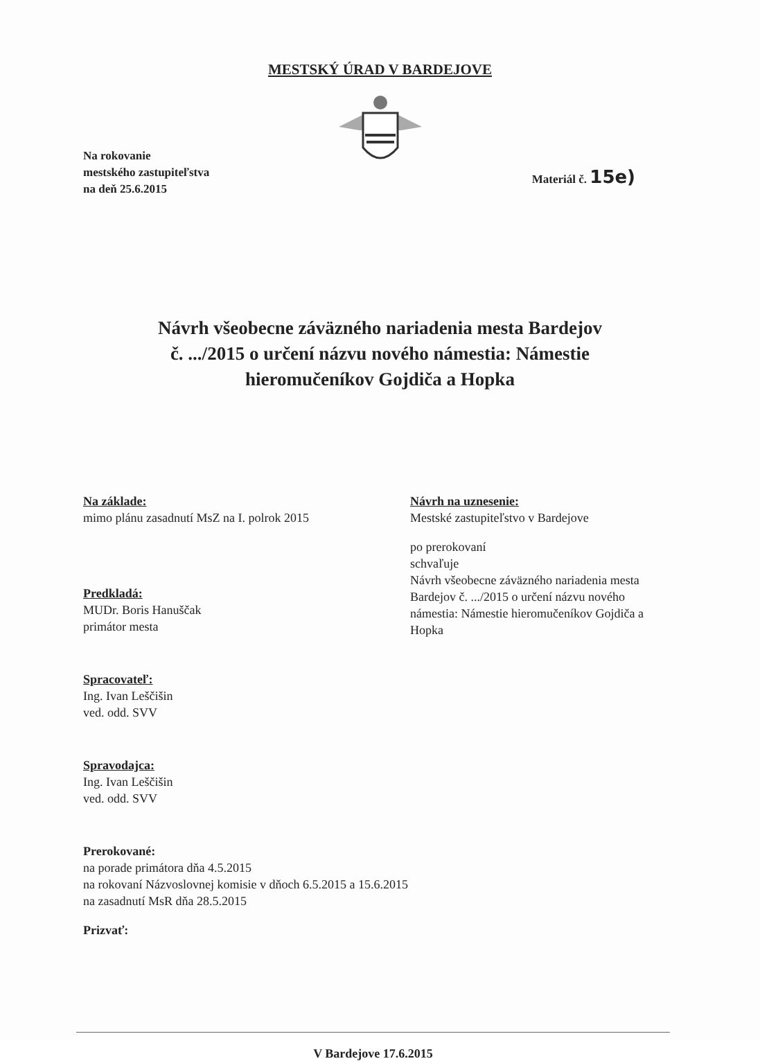MESTSKÝ ÚRAD V BARDEJOVE
Na rokovanie
mestského zastupiteľstva
na deň 25.6.2015
Materiál č. 15e)
Návrh všeobecne záväzného nariadenia mesta Bardejov
č. .../2015 o určení názvu nového námestia: Námestie
hieromučeníkov Gojdiča a Hopka
Na základe:
mimo plánu zasadnutí MsZ na I. polrok 2015
Predkladá:
MUDr. Boris Hanuščak
primátor mesta
Spracovateľ:
Ing. Ivan Leščišin
ved. odd. SVV
Spravodajca:
Ing. Ivan Leščišin
ved. odd. SVV
Návrh na uznesenie:
Mestské zastupiteľstvo v Bardejove
po prerokovaní
schvaľuje
Návrh všeobecne záväzného nariadenia mesta Bardejov č. .../2015 o určení názvu nového námestia: Námestie hieromučeníkov Gojdiča a Hopka
Prerokované:
na porade primátora dňa 4.5.2015
na rokovaní Názvoslovnej komisie v dňoch 6.5.2015 a 15.6.2015
na zasadnutí MsR dňa 28.5.2015
Prizvať:
V Bardejove 17.6.2015